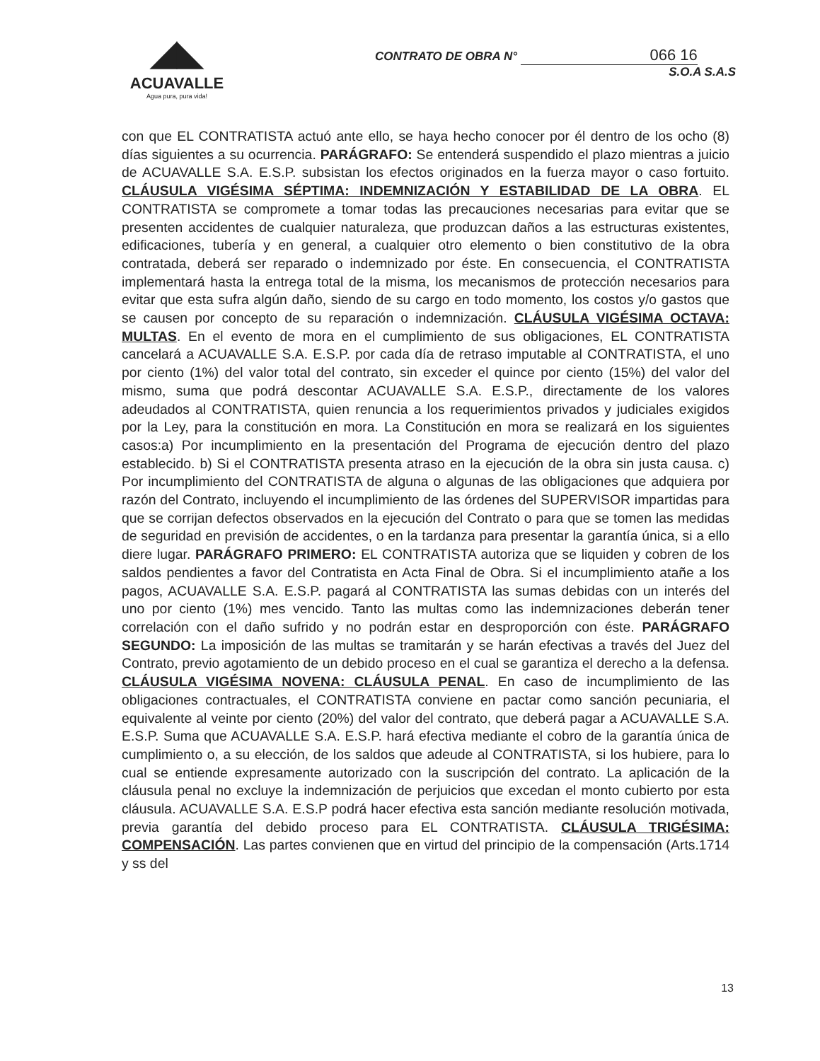◢◣
ACUAVALLE
Agua pura, pura vida!
CONTRATO DE OBRA N° 066 16
S.O.A S.A.S
con que EL CONTRATISTA actuó ante ello, se haya hecho conocer por él dentro de los ocho (8) días siguientes a su ocurrencia. PARÁGRAFO: Se entenderá suspendido el plazo mientras a juicio de ACUAVALLE S.A. E.S.P. subsistan los efectos originados en la fuerza mayor o caso fortuito. CLÁUSULA VIGÉSIMA SÉPTIMA: INDEMNIZACIÓN Y ESTABILIDAD DE LA OBRA. EL CONTRATISTA se compromete a tomar todas las precauciones necesarias para evitar que se presenten accidentes de cualquier naturaleza, que produzcan daños a las estructuras existentes, edificaciones, tubería y en general, a cualquier otro elemento o bien constitutivo de la obra contratada, deberá ser reparado o indemnizado por éste. En consecuencia, el CONTRATISTA implementará hasta la entrega total de la misma, los mecanismos de protección necesarios para evitar que esta sufra algún daño, siendo de su cargo en todo momento, los costos y/o gastos que se causen por concepto de su reparación o indemnización. CLÁUSULA VIGÉSIMA OCTAVA: MULTAS. En el evento de mora en el cumplimiento de sus obligaciones, EL CONTRATISTA cancelará a ACUAVALLE S.A. E.S.P. por cada día de retraso imputable al CONTRATISTA, el uno por ciento (1%) del valor total del contrato, sin exceder el quince por ciento (15%) del valor del mismo, suma que podrá descontar ACUAVALLE S.A. E.S.P., directamente de los valores adeudados al CONTRATISTA, quien renuncia a los requerimientos privados y judiciales exigidos por la Ley, para la constitución en mora. La Constitución en mora se realizará en los siguientes casos:a) Por incumplimiento en la presentación del Programa de ejecución dentro del plazo establecido. b) Si el CONTRATISTA presenta atraso en la ejecución de la obra sin justa causa. c) Por incumplimiento del CONTRATISTA de alguna o algunas de las obligaciones que adquiera por razón del Contrato, incluyendo el incumplimiento de las órdenes del SUPERVISOR impartidas para que se corrijan defectos observados en la ejecución del Contrato o para que se tomen las medidas de seguridad en previsión de accidentes, o en la tardanza para presentar la garantía única, si a ello diere lugar. PARÁGRAFO PRIMERO: EL CONTRATISTA autoriza que se liquiden y cobren de los saldos pendientes a favor del Contratista en Acta Final de Obra. Si el incumplimiento atañe a los pagos, ACUAVALLE S.A. E.S.P. pagará al CONTRATISTA las sumas debidas con un interés del uno por ciento (1%) mes vencido. Tanto las multas como las indemnizaciones deberán tener correlación con el daño sufrido y no podrán estar en desproporción con éste. PARÁGRAFO SEGUNDO: La imposición de las multas se tramitarán y se harán efectivas a través del Juez del Contrato, previo agotamiento de un debido proceso en el cual se garantiza el derecho a la defensa. CLÁUSULA VIGÉSIMA NOVENA: CLÁUSULA PENAL. En caso de incumplimiento de las obligaciones contractuales, el CONTRATISTA conviene en pactar como sanción pecuniaria, el equivalente al veinte por ciento (20%) del valor del contrato, que deberá pagar a ACUAVALLE S.A. E.S.P. Suma que ACUAVALLE S.A. E.S.P. hará efectiva mediante el cobro de la garantía única de cumplimiento o, a su elección, de los saldos que adeude al CONTRATISTA, si los hubiere, para lo cual se entiende expresamente autorizado con la suscripción del contrato. La aplicación de la cláusula penal no excluye la indemnización de perjuicios que excedan el monto cubierto por esta cláusula. ACUAVALLE S.A. E.S.P podrá hacer efectiva esta sanción mediante resolución motivada, previa garantía del debido proceso para EL CONTRATISTA. CLÁUSULA TRIGÉSIMA: COMPENSACIÓN. Las partes convienen que en virtud del principio de la compensación (Arts.1714 y ss del
13